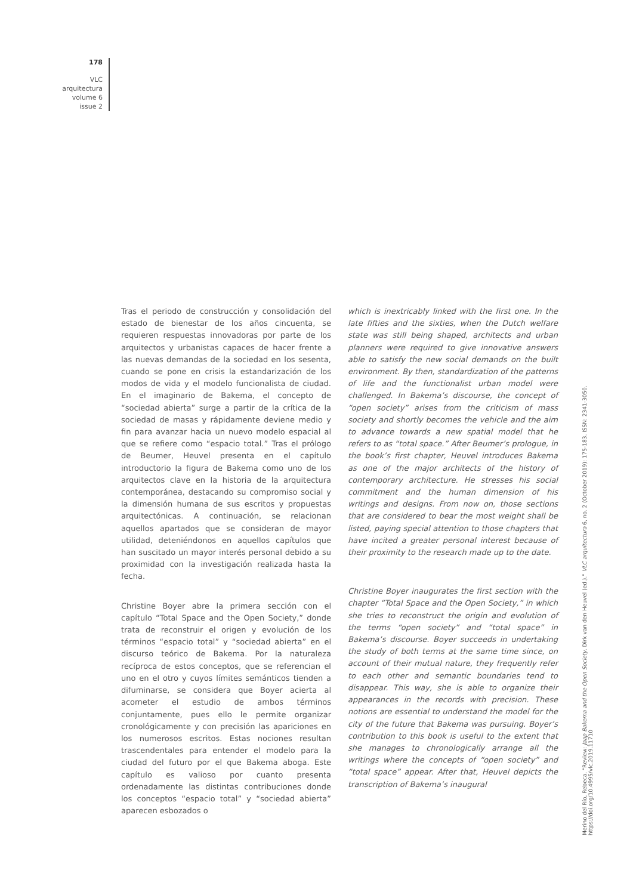178
VLC
arquitectura
volume 6
issue 2
Tras el periodo de construcción y consolidación del estado de bienestar de los años cincuenta, se requieren respuestas innovadoras por parte de los arquitectos y urbanistas capaces de hacer frente a las nuevas demandas de la sociedad en los sesenta, cuando se pone en crisis la estandarización de los modos de vida y el modelo funcionalista de ciudad. En el imaginario de Bakema, el concepto de “sociedad abierta” surge a partir de la crítica de la sociedad de masas y rápidamente deviene medio y fin para avanzar hacia un nuevo modelo espacial al que se refiere como “espacio total.” Tras el prólogo de Beumer, Heuvel presenta en el capítulo introductorio la figura de Bakema como uno de los arquitectos clave en la historia de la arquitectura contemporánea, destacando su compromiso social y la dimensión humana de sus escritos y propuestas arquitectónicas. A continuación, se relacionan aquellos apartados que se consideran de mayor utilidad, deteniéndonos en aquellos capítulos que han suscitado un mayor interés personal debido a su proximidad con la investigación realizada hasta la fecha.
Christine Boyer abre la primera sección con el capítulo “Total Space and the Open Society,” donde trata de reconstruir el origen y evolución de los términos “espacio total” y “sociedad abierta” en el discurso teórico de Bakema. Por la naturaleza recíproca de estos conceptos, que se referencian el uno en el otro y cuyos límites semánticos tienden a difuminarse, se considera que Boyer acierta al acometer el estudio de ambos términos conjuntamente, pues ello le permite organizar cronológicamente y con precisión las apariciones en los numerosos escritos. Estas nociones resultan trascendentales para entender el modelo para la ciudad del futuro por el que Bakema aboga. Este capítulo es valioso por cuanto presenta ordenadamente las distintas contribuciones donde los conceptos “espacio total” y “sociedad abierta” aparecen esbozados o
which is inextricably linked with the first one. In the late fifties and the sixties, when the Dutch welfare state was still being shaped, architects and urban planners were required to give innovative answers able to satisfy the new social demands on the built environment. By then, standardization of the patterns of life and the functionalist urban model were challenged. In Bakema’s discourse, the concept of “open society” arises from the criticism of mass society and shortly becomes the vehicle and the aim to advance towards a new spatial model that he refers to as “total space.” After Beumer’s prologue, in the book’s first chapter, Heuvel introduces Bakema as one of the major architects of the history of contemporary architecture. He stresses his social commitment and the human dimension of his writings and designs. From now on, those sections that are considered to bear the most weight shall be listed, paying special attention to those chapters that have incited a greater personal interest because of their proximity to the research made up to the date.
Christine Boyer inaugurates the first section with the chapter “Total Space and the Open Society,” in which she tries to reconstruct the origin and evolution of the terms “open society” and “total space” in Bakema’s discourse. Boyer succeeds in undertaking the study of both terms at the same time since, on account of their mutual nature, they frequently refer to each other and semantic boundaries tend to disappear. This way, she is able to organize their appearances in the records with precision. These notions are essential to understand the model for the city of the future that Bakema was pursuing. Boyer’s contribution to this book is useful to the extent that she manages to chronologically arrange all the writings where the concepts of “open society” and “total space” appear. After that, Heuvel depicts the transcription of Bakema’s inaugural
Merino del Río, Rebeca. “Review: Jaap Bakema and the Open Society. Dirk van den Heuvel (ed.).” VLC arquitectura 6, no. 2 (October 2019): 175-183. ISSN: 2341-3050. https://doi.org/10.4995/vlc.2019.11710